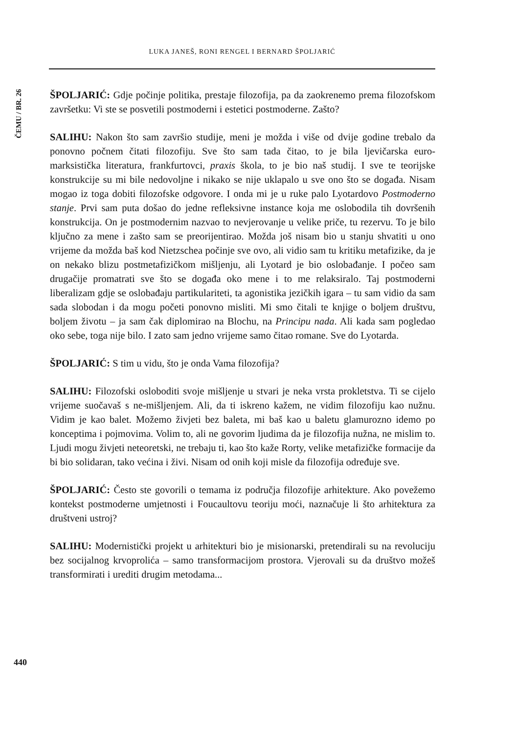LUKA JANEŠ, RONI RENGEL I BERNARD ŠPOLJARIĆ
ČEMU / BR. 26
ŠPOLJARIĆ: Gdje počinje politika, prestaje filozofija, pa da zaokrenemo prema filozofskom završetku: Vi ste se posvetili postmoderni i estetici postmoderne. Zašto?
SALIHU: Nakon što sam završio studije, meni je možda i više od dvije godine trebalo da ponovno počnem čitati filozofiju. Sve što sam tada čitao, to je bila lje­vičarska euro-marksistička literatura, frankfurtovci, praxis škola, to je bio naš studij. I sve te teorijske konstrukcije su mi bile nedovoljne i nikako se nije ukla­palo u sve ono što se događa. Nisam mogao iz toga dobiti filozofske odgovore. I onda mi je u ruke palo Lyotardovo Postmoderno stanje. Prvi sam puta došao do jedne refleksivne instance koja me oslobodila tih dovršenih konstrukcija. On je postmodernim nazvao to nevjerovanje u velike priče, tu rezervu. To je bilo ključno za mene i zašto sam se preorijentirao. Možda još nisam bio u stanju shvatiti u ono vrijeme da možda baš kod Nietzschea počinje sve ovo, ali vidio sam tu kritiku metafizike, da je on nekako blizu postmetafizičkom mišljenju, ali Lyotard je bio oslobađanje. I počeo sam drugačije promatrati sve što se događa oko mene i to me relaksiralo. Taj postmoderni liberalizam gdje se oslobađaju partikulariteti, ta agonistika jezičkih igara – tu sam vidio da sam sada slobodan i da mogu početi ponovno misliti. Mi smo čitali te knjige o boljem društvu, boljem životu – ja sam čak diplomirao na Blochu, na Principu nada. Ali kada sam pogledao oko sebe, toga nije bilo. I zato sam jedno vrijeme samo čitao romane. Sve do Lyotarda.
ŠPOLJARIĆ: S tim u vidu, što je onda Vama filozofija?
SALIHU: Filozofski osloboditi svoje mišljenje u stvari je neka vrsta prokletstva. Ti se cijelo vrijeme suočavaš s ne-mišljenjem. Ali, da ti iskreno kažem, ne vidim filozofiju kao nužnu. Vidim je kao balet. Možemo živjeti bez baleta, mi baš kao u baletu glamurozno idemo po konceptima i pojmovima. Volim to, ali ne govorim ljudima da je filozofija nužna, ne mislim to. Ljudi mogu živjeti neteoretski, ne trebaju ti, kao što kaže Rorty, velike metafizičke formacije da bi bio solidaran, tako većina i živi. Nisam od onih koji misle da filozofija određuje sve.
ŠPOLJARIĆ: Često ste govorili o temama iz područja filozofije arhitekture. Ako povežemo kontekst postmoderne umjetnosti i Foucaultovu teoriju moći, naznačuje li što arhitektura za društveni ustroj?
SALIHU: Modernistički projekt u arhitekturi bio je misionarski, pretendirali su na revoluciju bez socijalnog krvoprolića – samo transformacijom prostora. Vjerovali su da društvo možeš transformirati i urediti drugim metodama...
440